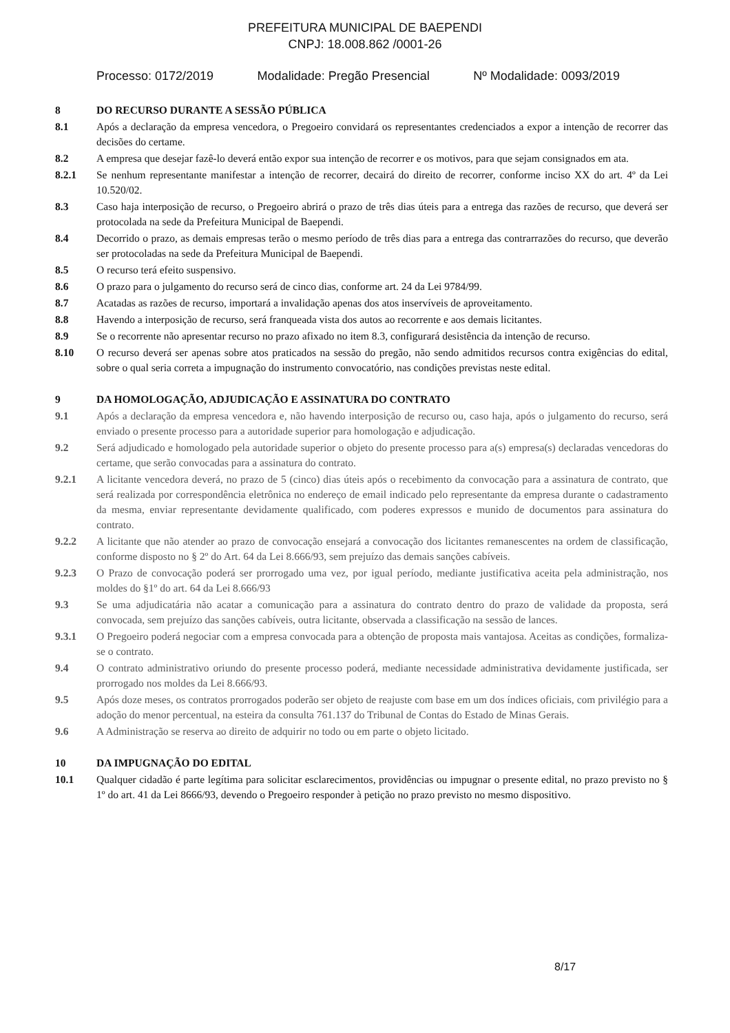PREFEITURA MUNICIPAL DE BAEPENDI
CNPJ: 18.008.862 /0001-26
Processo: 0172/2019 Modalidade: Pregão Presencial Nº Modalidade: 0093/2019
8 DO RECURSO DURANTE A SESSÃO PÚBLICA
8.1 Após a declaração da empresa vencedora, o Pregoeiro convidará os representantes credenciados a expor a intenção de recorrer das decisões do certame.
8.2 A empresa que desejar fazê-lo deverá então expor sua intenção de recorrer e os motivos, para que sejam consignados em ata.
8.2.1 Se nenhum representante manifestar a intenção de recorrer, decairá do direito de recorrer, conforme inciso XX do art. 4º da Lei 10.520/02.
8.3 Caso haja interposição de recurso, o Pregoeiro abrirá o prazo de três dias úteis para a entrega das razões de recurso, que deverá ser protocolada na sede da Prefeitura Municipal de Baependi.
8.4 Decorrido o prazo, as demais empresas terão o mesmo período de três dias para a entrega das contrarrazões do recurso, que deverão ser protocoladas na sede da Prefeitura Municipal de Baependi.
8.5 O recurso terá efeito suspensivo.
8.6 O prazo para o julgamento do recurso será de cinco dias, conforme art. 24 da Lei 9784/99.
8.7 Acatadas as razões de recurso, importará a invalidação apenas dos atos inservíveis de aproveitamento.
8.8 Havendo a interposição de recurso, será franqueada vista dos autos ao recorrente e aos demais licitantes.
8.9 Se o recorrente não apresentar recurso no prazo afixado no item 8.3, configurará desistência da intenção de recurso.
8.10 O recurso deverá ser apenas sobre atos praticados na sessão do pregão, não sendo admitidos recursos contra exigências do edital, sobre o qual seria correta a impugnação do instrumento convocatório, nas condições previstas neste edital.
9 DA HOMOLOGAÇÃO, ADJUDICAÇÃO E ASSINATURA DO CONTRATO
9.1 Após a declaração da empresa vencedora e, não havendo interposição de recurso ou, caso haja, após o julgamento do recurso, será enviado o presente processo para a autoridade superior para homologação e adjudicação.
9.2 Será adjudicado e homologado pela autoridade superior o objeto do presente processo para a(s) empresa(s) declaradas vencedoras do certame, que serão convocadas para a assinatura do contrato.
9.2.1 A licitante vencedora deverá, no prazo de 5 (cinco) dias úteis após o recebimento da convocação para a assinatura de contrato, que será realizada por correspondência eletrônica no endereço de email indicado pelo representante da empresa durante o cadastramento da mesma, enviar representante devidamente qualificado, com poderes expressos e munido de documentos para assinatura do contrato.
9.2.2 A licitante que não atender ao prazo de convocação ensejará a convocação dos licitantes remanescentes na ordem de classificação, conforme disposto no § 2º do Art. 64 da Lei 8.666/93, sem prejuízo das demais sanções cabíveis.
9.2.3 O Prazo de convocação poderá ser prorrogado uma vez, por igual período, mediante justificativa aceita pela administração, nos moldes do §1º do art. 64 da Lei 8.666/93
9.3 Se uma adjudicatária não acatar a comunicação para a assinatura do contrato dentro do prazo de validade da proposta, será convocada, sem prejuízo das sanções cabíveis, outra licitante, observada a classificação na sessão de lances.
9.3.1 O Pregoeiro poderá negociar com a empresa convocada para a obtenção de proposta mais vantajosa. Aceitas as condições, formaliza-se o contrato.
9.4 O contrato administrativo oriundo do presente processo poderá, mediante necessidade administrativa devidamente justificada, ser prorrogado nos moldes da Lei 8.666/93.
9.5 Após doze meses, os contratos prorrogados poderão ser objeto de reajuste com base em um dos índices oficiais, com privilégio para a adoção do menor percentual, na esteira da consulta 761.137 do Tribunal de Contas do Estado de Minas Gerais.
9.6 A Administração se reserva ao direito de adquirir no todo ou em parte o objeto licitado.
10 DA IMPUGNAÇÃO DO EDITAL
10.1 Qualquer cidadão é parte legítima para solicitar esclarecimentos, providências ou impugnar o presente edital, no prazo previsto no § 1º do art. 41 da Lei 8666/93, devendo o Pregoeiro responder à petição no prazo previsto no mesmo dispositivo.
8/17